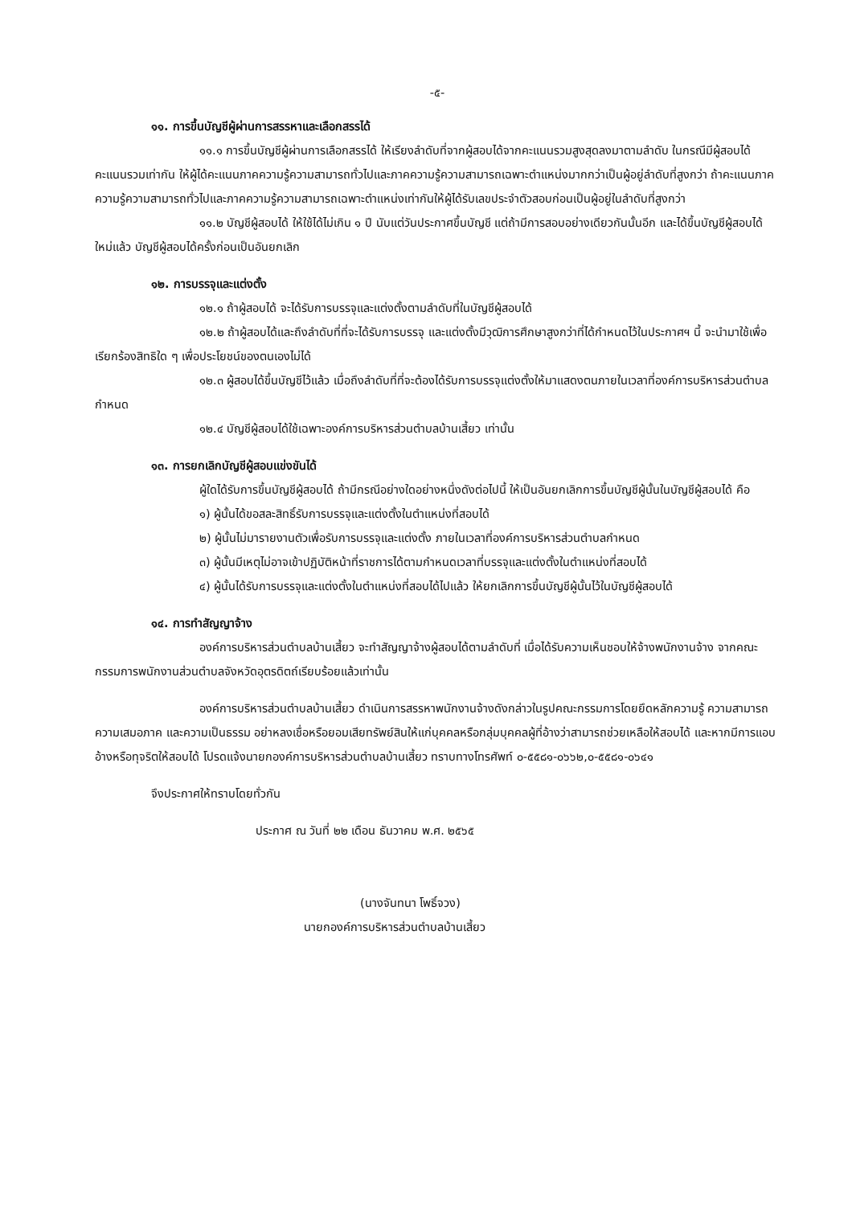-๕-
๑๑. การขึ้นบัญชีผู้ผ่านการสรรหาและเลือกสรรได้
๑๑.๑ การขึ้นบัญชีผู้ผ่านการเลือกสรรได้ ให้เรียงลำดับที่จากผู้สอบได้จากคะแนนรวมสูงสุดลงมาตามลำดับ ในกรณีมีผู้สอบได้คะแนนรวมเท่ากัน ให้ผู้ได้คะแนนภาคความรู้ความสามารถทั่วไปและภาคความรู้ความสามารถเฉพาะตำแหน่งมากกว่าเป็นผู้อยู่ลำดับที่สูงกว่า ถ้าคะแนนภาคความรู้ความสามารถทั่วไปและภาคความรู้ความสามารถเฉพาะตำแหน่งเท่ากันให้ผู้ได้รับเลขประจำตัวสอบก่อนเป็นผู้อยู่ในลำดับที่สูงกว่า
๑๑.๒ บัญชีผู้สอบได้ ให้ใช้ได้ไม่เกิน ๑ ปี นับแต่วันประกาศขึ้นบัญชี แต่ถ้ามีการสอบอย่างเดียวกันนั้นอีก และได้ขึ้นบัญชีผู้สอบได้ใหม่แล้ว บัญชีผู้สอบได้ครั้งก่อนเป็นอันยกเลิก
๑๒. การบรรจุและแต่งตั้ง
๑๒.๑ ถ้าผู้สอบได้ จะได้รับการบรรจุและแต่งตั้งตามลำดับที่ในบัญชีผู้สอบได้
๑๒.๒ ถ้าผู้สอบได้และถึงลำดับที่ที่จะได้รับการบรรจุ และแต่งตั้งมีวุฒิการศึกษาสูงกว่าที่ได้กำหนดไว้ในประกาศฯ นี้ จะนำมาใช้เพื่อเรียกร้องสิทธิใด ๆ เพื่อประโยชน์ของตนเองไม่ได้
๑๒.๓ ผู้สอบได้ขึ้นบัญชีไว้แล้ว เมื่อถึงลำดับที่ที่จะต้องได้รับการบรรจุแต่งตั้งให้มาแสดงตนภายในเวลาที่องค์การบริหารส่วนตำบลกำหนด
๑๒.๔ บัญชีผู้สอบได้ใช้เฉพาะองค์การบริหารส่วนตำบลบ้านเสี้ยว เท่านั้น
๑๓. การยกเลิกบัญชีผู้สอบแข่งขันได้
ผู้ใดได้รับการขึ้นบัญชีผู้สอบได้ ถ้ามีกรณีอย่างใดอย่างหนึ่งดังต่อไปนี้ ให้เป็นอันยกเลิกการขึ้นบัญชีผู้นั้นในบัญชีผู้สอบได้ คือ
๑) ผู้นั้นได้ขอสละสิทธิ์รับการบรรจุและแต่งตั้งในตำแหน่งที่สอบได้
๒) ผู้นั้นไม่มารายงานตัวเพื่อรับการบรรจุและแต่งตั้ง ภายในเวลาที่องค์การบริหารส่วนตำบลกำหนด
๓) ผู้นั้นมีเหตุไม่อาจเข้าปฏิบัติหน้าที่ราชการได้ตามกำหนดเวลาที่บรรจุและแต่งตั้งในตำแหน่งที่สอบได้
๔) ผู้นั้นได้รับการบรรจุและแต่งตั้งในตำแหน่งที่สอบได้ไปแล้ว ให้ยกเลิกการขึ้นบัญชีผู้นั้นไว้ในบัญชีผู้สอบได้
๑๔. การทำสัญญาจ้าง
องค์การบริหารส่วนตำบลบ้านเสี้ยว จะทำสัญญาจ้างผู้สอบได้ตามลำดับที่ เมื่อได้รับความเห็นชอบให้จ้างพนักงานจ้าง จากคณะกรรมการพนักงานส่วนตำบลจังหวัดอุตรดิตถ์เรียบร้อยแล้วเท่านั้น
องค์การบริหารส่วนตำบลบ้านเสี้ยว ดำเนินการสรรหาพนักงานจ้างดังกล่าวในรูปคณะกรรมการโดยยึดหลักความรู้ ความสามารถ ความเสมอภาค และความเป็นธรรม อย่าหลงเชื่อหรือยอมเสียทรัพย์สินให้แก่บุคคลหรือกลุ่มบุคคลผู้ที่อ้างว่าสามารถช่วยเหลือให้สอบได้ และหากมีการแอบอ้างหรือทุจริตให้สอบได้ โปรดแจ้งนายกองค์การบริหารส่วนตำบลบ้านเสี้ยว ทราบทางโทรศัพท์ ๐-๕๕๘๑-๐๖๖๒,๐-๕๕๘๑-๐๖๔๑
จึงประกาศให้ทราบโดยทั่วกัน
ประกาศ ณ วันที่ ๒๒ เดือน ธันวาคม พ.ศ. ๒๕๖๕
(นางจันทนา โพธิ์จวง)
นายกองค์การบริหารส่วนตำบลบ้านเสี้ยว